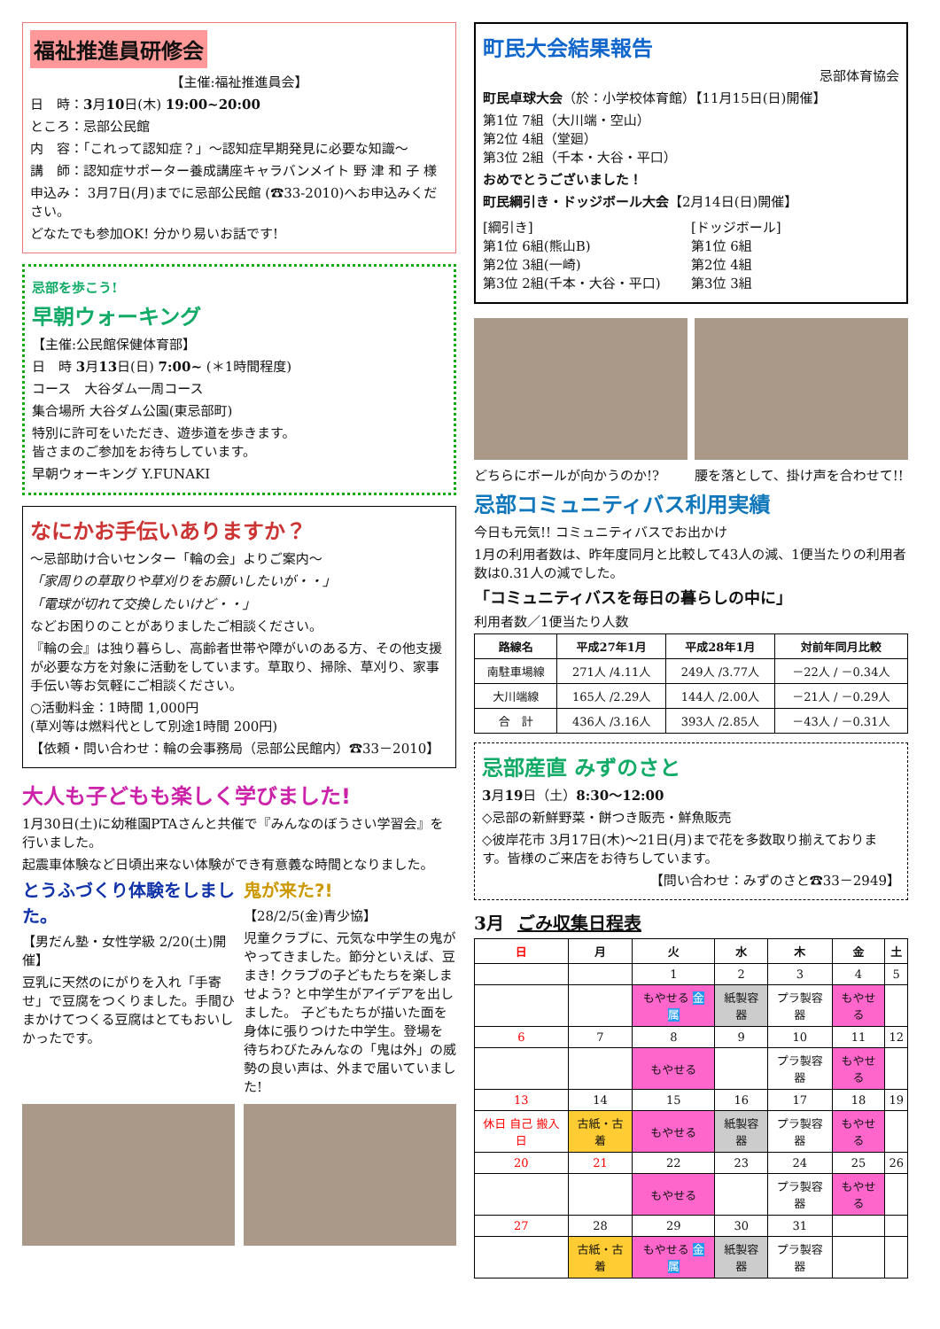福祉推進員研修会
【主催:福祉推進員会】
日　時：3月10日(木) 19:00~20:00
ところ：忌部公民館
内　容：「これって認知症？」～認知症早期発見に必要な知識～
講　師：認知症サポーター養成講座キャラバンメイト 野 津 和 子 様
申込み： 3月7日(月)までに忌部公民館 (☎33-2010)へお申込みください。
どなたでも参加OK! 分かり易いお話です!
忌部を歩こう!
早朝ウォーキング
【主催:公民館保健体育部】
日　時 3月13日(日) 7:00~ (＊1時間程度)
コース　大谷ダム一周コース
集合場所 大谷ダム公園(東忌部町)
特別に許可をいただき、遊歩道を歩きます。
皆さまのご参加をお待ちしています。
早朝ウォーキング Y.FUNAKI
なにかお手伝いありますか？
～忌部助け合いセンター「輪の会」よりご案内～
「家周りの草取りや草刈りをお願いしたいが・・」
「電球が切れて交換したいけど・・」
などお困りのことがありましたご相談ください。
『輪の会』は独り暮らし、高齢者世帯や障がいのある方、その他支援が必要な方を対象に活動をしています。草取り、掃除、草刈り、家事手伝い等お気軽にご相談ください。
○活動料金：1時間 1,000円
(草刈等は燃料代として別途1時間 200円)
【依頼・問い合わせ：輪の会事務局（忌部公民館内）☎33－2010】
大人も子どもも楽しく学びました!
1月30日(土)に幼稚園PTAさんと共催で『みんなのぼうさい学習会』を行いました。
起震車体験など日頃出来ない体験ができ有意義な時間となりました。
とうふづくり体験をしました。
【男だん塾・女性学級 2/20(土)開催】
豆乳に天然のにがりを入れ「手寄せ」で豆腐をつくりました。手間ひまかけてつくる豆腐はとてもおいしかったです。
鬼が来た?!
【28/2/5(金)青少協】
児童クラブに、元気な中学生の鬼がやってきました。節分といえば、豆まき! クラブの子どもたちを楽しませよう? と中学生がアイデアを出しました。 子どもたちが描いた面を身体に張りつけた中学生。登場を待ちわびたみんなの「鬼は外」の威勢の良い声は、外まで届いていました!
町民大会結果報告
忌部体育協会
町民卓球大会（於：小学校体育館）【11月15日(日)開催】
第1位 7組（大川端・空山）
第2位 4組（堂廻）
第3位 2組（千本・大谷・平口）
おめでとうございました！
町民綱引き・ドッジボール大会【2月14日(日)開催】
[綱引き]
第1位 6組(熊山B)
第2位 3組(一崎)
第3位 2組(千本・大谷・平口)
[ドッジボール]
第1位 6組
第2位 4組
第3位 3組
どちらにボールが向かうのか!? 腰を落として、掛け声を合わせて!!
忌部コミュニティバス利用実績
今日も元気!! コミュニティバスでお出かけ
1月の利用者数は、昨年度同月と比較して43人の減、1便当たりの利用者数は0.31人の減でした。
「コミュニティバスを毎日の暮らしの中に」
利用者数／1便当たり人数
| 路線名 | 平成27年1月 | 平成28年1月 | 対前年同月比較 |
| --- | --- | --- | --- |
| 南駐車場線 | 271人 /4.11人 | 249人 /3.77人 | －22人 / －0.34人 |
| 大川端線 | 165人 /2.29人 | 144人 /2.00人 | －21人 / －0.29人 |
| 合 計 | 436人 /3.16人 | 393人 /2.85人 | －43人 / －0.31人 |
忌部産直 みずのさと
3月19日（土）8:30～12:00
◇忌部の新鮮野菜・餅つき販売・鮮魚販売
◇彼岸花市 3月17日(木)～21日(月)まで花を多数取り揃えております。皆様のご来店をお待ちしています。
【問い合わせ：みずのさと☎33－2949】
3月　ごみ収集日程表
| 日 | 月 | 火 | 水 | 木 | 金 | 土 |
| --- | --- | --- | --- | --- | --- | --- |
| | | 1 | 2 | 3 | 4 | 5 |
| | | もやせる 金 属 | 紙製容器 | プラ製容器 | もやせる | |
| 6 | 7 | 8 | 9 | 10 | 11 | 12 |
| | | もやせる | | プラ製容器 | もやせる | |
| 13 | 14 | 15 | 16 | 17 | 18 | 19 |
| 休日 自己 搬入日 | 古紙・古着 | もやせる | 紙製容器 | プラ製容器 | もやせる | |
| 20 | 21 | 22 | 23 | 24 | 25 | 26 |
| | | もやせる | | プラ製容器 | もやせる | |
| 27 | 28 | 29 | 30 | 31 | | |
| | 古紙・古着 | もやせる 金 属 | 紙製容器 | プラ製容器 | | |